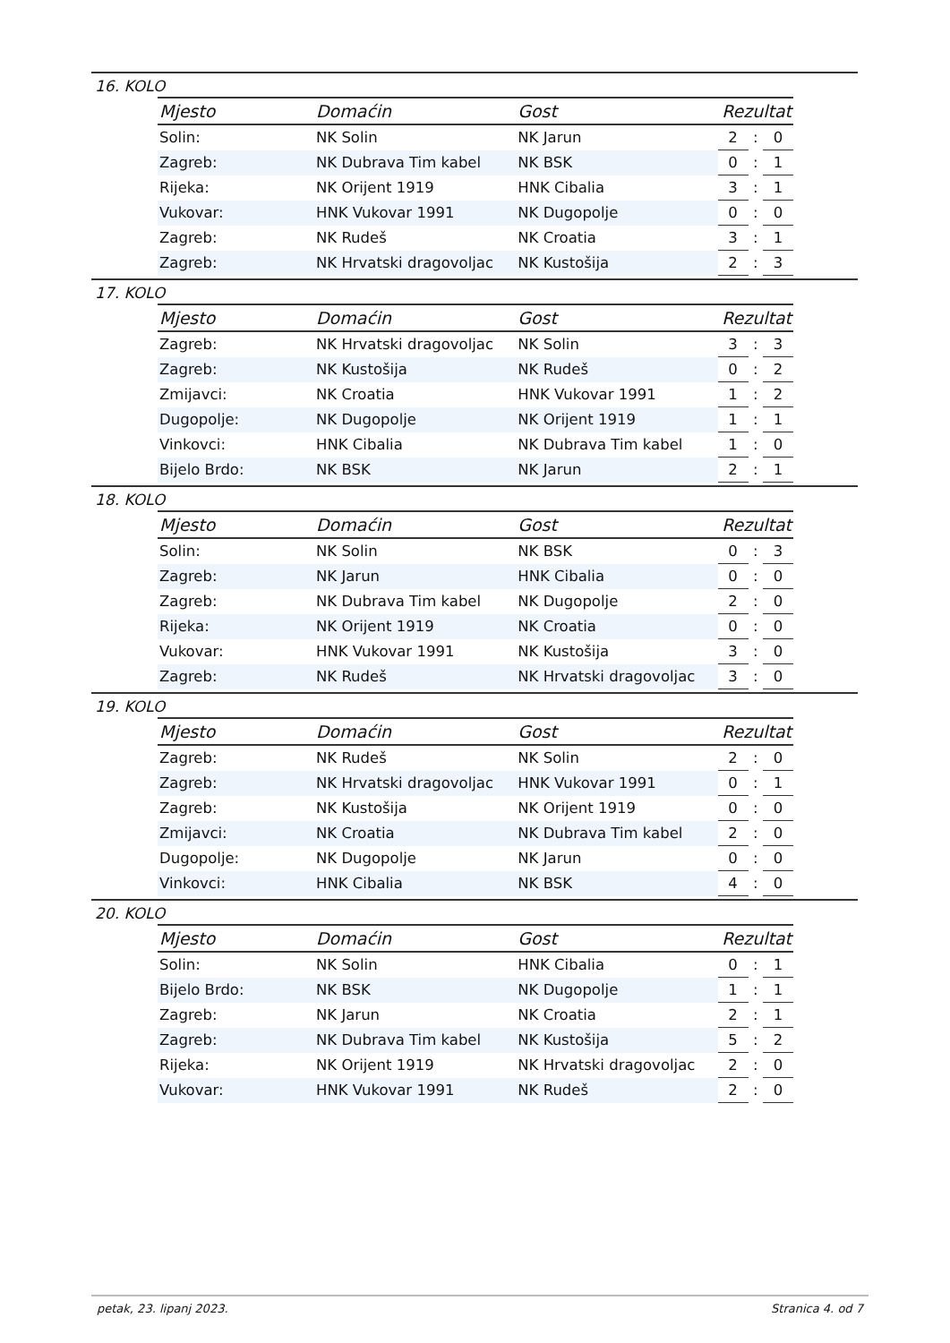16. KOLO
| Mjesto | Domaćin | Gost | Rezultat | | |
| --- | --- | --- | --- | --- | --- |
| Solin: | NK Solin | NK Jarun | 2 | : | 0 |
| Zagreb: | NK Dubrava Tim kabel | NK BSK | 0 | : | 1 |
| Rijeka: | NK Orijent 1919 | HNK Cibalia | 3 | : | 1 |
| Vukovar: | HNK Vukovar 1991 | NK Dugopolje | 0 | : | 0 |
| Zagreb: | NK Rudeš | NK Croatia | 3 | : | 1 |
| Zagreb: | NK Hrvatski dragovoljac | NK Kustošija | 2 | : | 3 |
17. KOLO
| Mjesto | Domaćin | Gost | Rezultat | | |
| --- | --- | --- | --- | --- | --- |
| Zagreb: | NK Hrvatski dragovoljac | NK Solin | 3 | : | 3 |
| Zagreb: | NK Kustošija | NK Rudeš | 0 | : | 2 |
| Zmijavci: | NK Croatia | HNK Vukovar 1991 | 1 | : | 2 |
| Dugopolje: | NK Dugopolje | NK Orijent 1919 | 1 | : | 1 |
| Vinkovci: | HNK Cibalia | NK Dubrava Tim kabel | 1 | : | 0 |
| Bijelo Brdo: | NK BSK | NK Jarun | 2 | : | 1 |
18. KOLO
| Mjesto | Domaćin | Gost | Rezultat | | |
| --- | --- | --- | --- | --- | --- |
| Solin: | NK Solin | NK BSK | 0 | : | 3 |
| Zagreb: | NK Jarun | HNK Cibalia | 0 | : | 0 |
| Zagreb: | NK Dubrava Tim kabel | NK Dugopolje | 2 | : | 0 |
| Rijeka: | NK Orijent 1919 | NK Croatia | 0 | : | 0 |
| Vukovar: | HNK Vukovar 1991 | NK Kustošija | 3 | : | 0 |
| Zagreb: | NK Rudeš | NK Hrvatski dragovoljac | 3 | : | 0 |
19. KOLO
| Mjesto | Domaćin | Gost | Rezultat | | |
| --- | --- | --- | --- | --- | --- |
| Zagreb: | NK Rudeš | NK Solin | 2 | : | 0 |
| Zagreb: | NK Hrvatski dragovoljac | HNK Vukovar 1991 | 0 | : | 1 |
| Zagreb: | NK Kustošija | NK Orijent 1919 | 0 | : | 0 |
| Zmijavci: | NK Croatia | NK Dubrava Tim kabel | 2 | : | 0 |
| Dugopolje: | NK Dugopolje | NK Jarun | 0 | : | 0 |
| Vinkovci: | HNK Cibalia | NK BSK | 4 | : | 0 |
20. KOLO
| Mjesto | Domaćin | Gost | Rezultat | | |
| --- | --- | --- | --- | --- | --- |
| Solin: | NK Solin | HNK Cibalia | 0 | : | 1 |
| Bijelo Brdo: | NK BSK | NK Dugopolje | 1 | : | 1 |
| Zagreb: | NK Jarun | NK Croatia | 2 | : | 1 |
| Zagreb: | NK Dubrava Tim kabel | NK Kustošija | 5 | : | 2 |
| Rijeka: | NK Orijent 1919 | NK Hrvatski dragovoljac | 2 | : | 0 |
| Vukovar: | HNK Vukovar 1991 | NK Rudeš | 2 | : | 0 |
petak, 23. lipanj 2023. Stranica 4. od 7